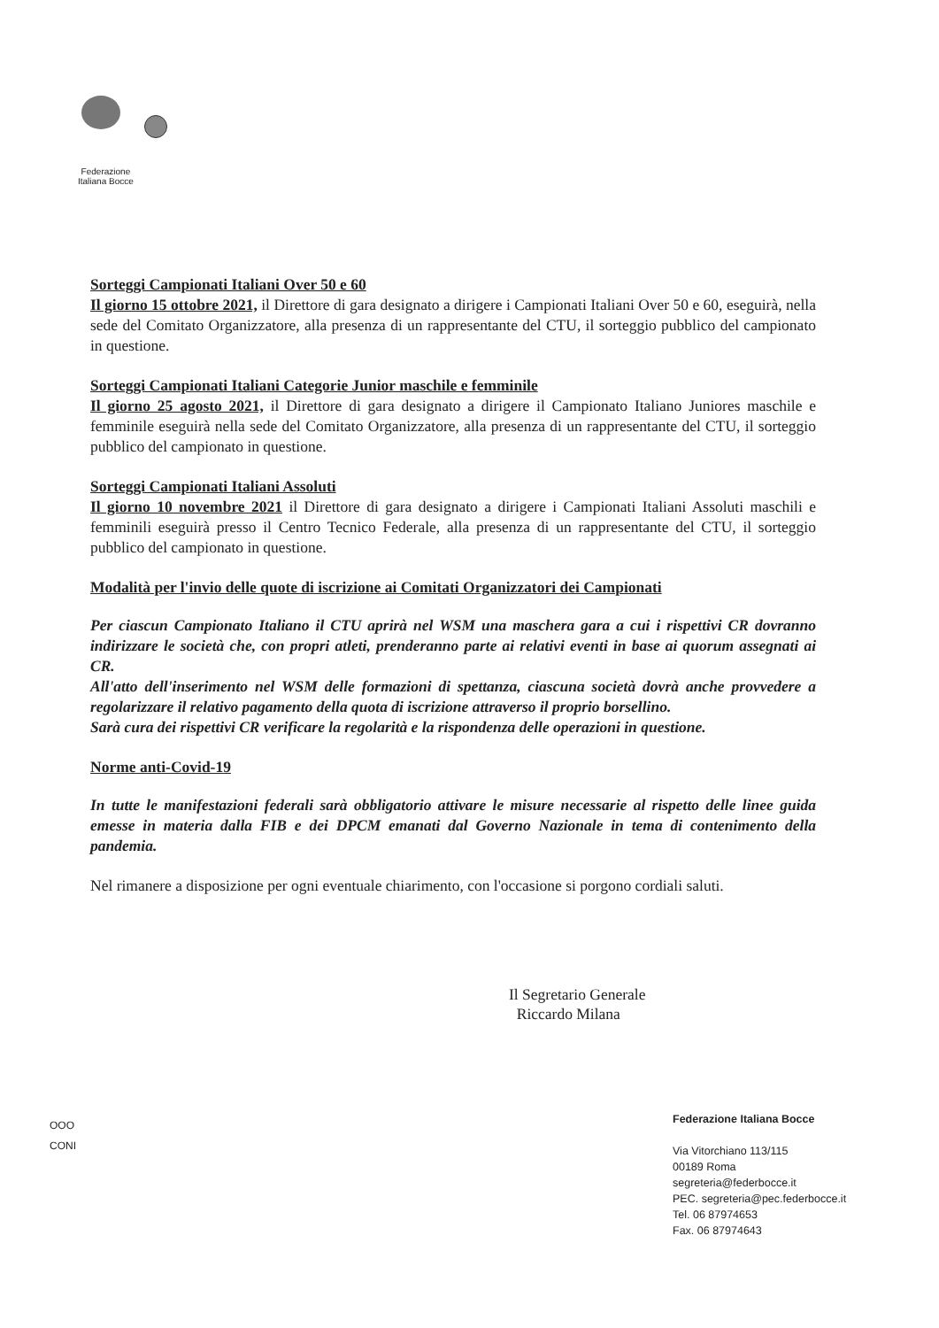Federazione
Italiana Bocce
Sorteggi Campionati Italiani Over 50 e 60
Il giorno 15 ottobre 2021, il Direttore di gara designato a dirigere i Campionati Italiani Over 50 e 60, eseguirà, nella sede del Comitato Organizzatore, alla presenza di un rappresentante del CTU, il sorteggio pubblico del campionato in questione.
Sorteggi Campionati Italiani Categorie Junior maschile e femminile
Il giorno 25 agosto 2021, il Direttore di gara designato a dirigere il Campionato Italiano Juniores maschile e femminile eseguirà nella sede del Comitato Organizzatore, alla presenza di un rappresentante del CTU, il sorteggio pubblico del campionato in questione.
Sorteggi Campionati Italiani Assoluti
Il giorno 10 novembre 2021 il Direttore di gara designato a dirigere i Campionati Italiani Assoluti maschili e femminili eseguirà presso il Centro Tecnico Federale, alla presenza di un rappresentante del CTU, il sorteggio pubblico del campionato in questione.
Modalità per l'invio delle quote di iscrizione ai Comitati Organizzatori dei Campionati
Per ciascun Campionato Italiano il CTU aprirà nel WSM una maschera gara a cui i rispettivi CR dovranno indirizzare le società che, con propri atleti, prenderanno parte ai relativi eventi in base ai quorum assegnati ai CR.
All'atto dell'inserimento nel WSM delle formazioni di spettanza, ciascuna società dovrà anche provvedere a regolarizzare il relativo pagamento della quota di iscrizione attraverso il proprio borsellino.
Sarà cura dei rispettivi CR verificare la regolarità e la rispondenza delle operazioni in questione.
Norme anti-Covid-19
In tutte le manifestazioni federali sarà obbligatorio attivare le misure necessarie al rispetto delle linee guida emesse in materia dalla FIB e dei DPCM emanati dal Governo Nazionale in tema di contenimento della pandemia.
Nel rimanere a disposizione per ogni eventuale chiarimento, con l'occasione si porgono cordiali saluti.
Il Segretario Generale
Riccardo Milana
ΟΟΟ
CONI
Federazione Italiana Bocce
Via Vitorchiano 113/115
00189 Roma
segreteria@federbocce.it
PEC. segreteria@pec.federbocce.it
Tel. 06 87974653
Fax. 06 87974643